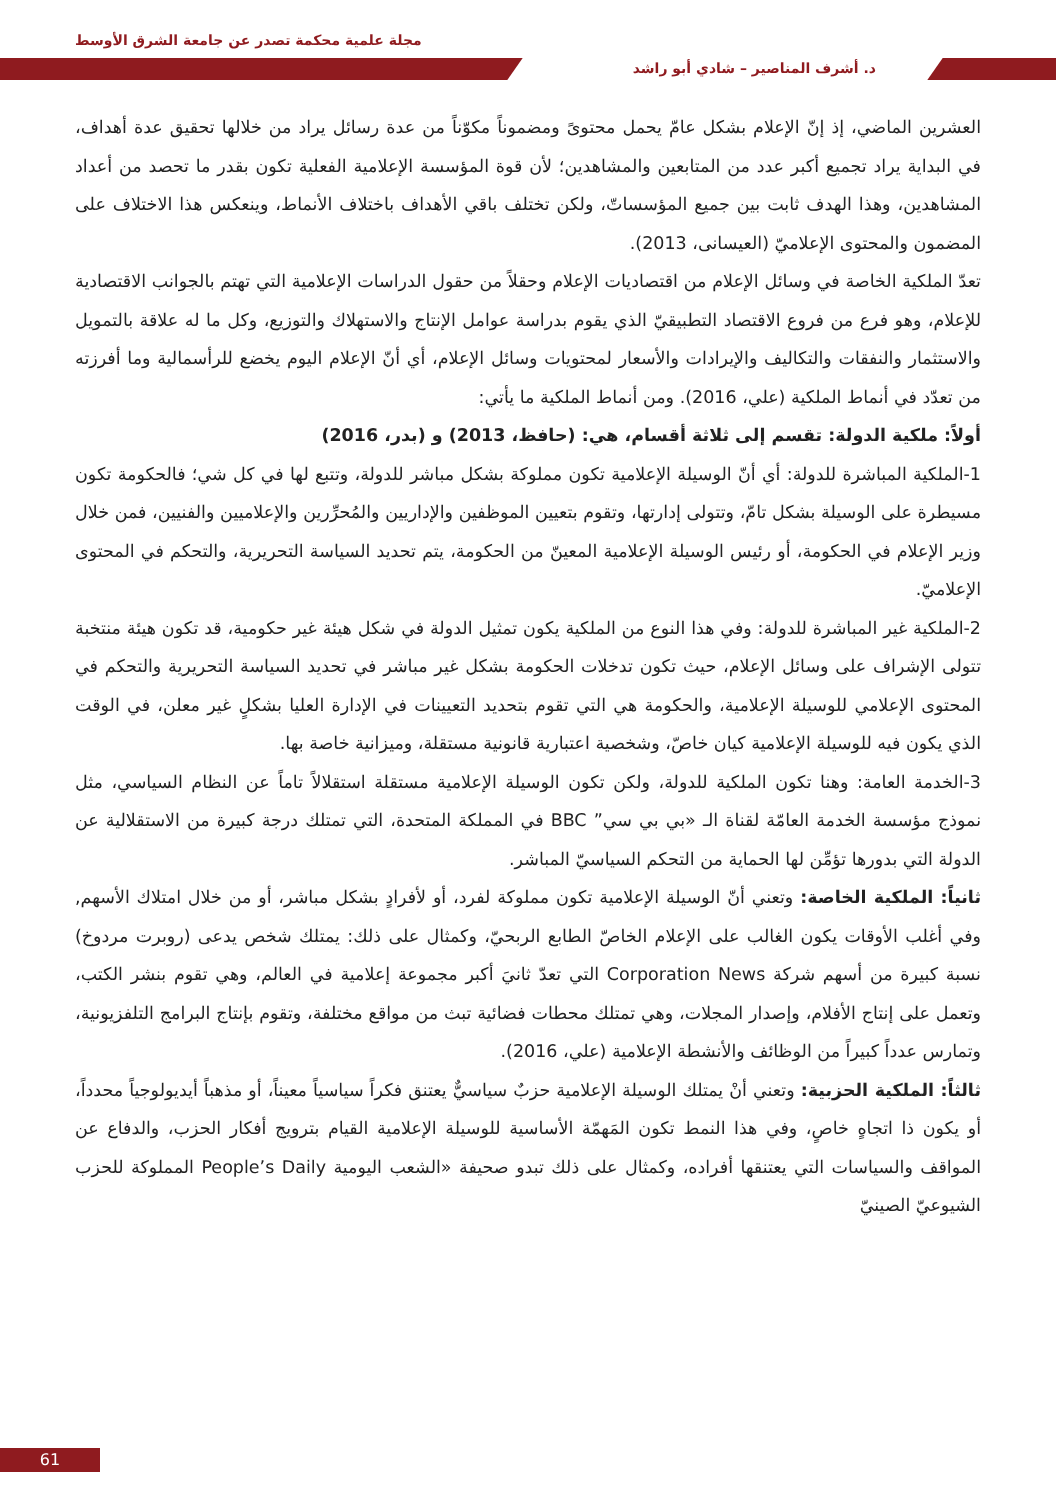مجلة علمية محكمة تصدر عن جامعة الشرق الأوسط
د. أشرف المناصير – شادي أبو راشد
العشرين الماضي، إذ إنّ الإعلام بشكل عامّ يحمل محتوىً ومضموناً مكوّناً من عدة رسائل يراد من خلالها تحقيق عدة أهداف، في البداية يراد تجميع أكبر عدد من المتابعين والمشاهدين؛ لأن قوة المؤسسة الإعلامية الفعلية تكون بقدر ما تحصد من أعداد المشاهدين، وهذا الهدف ثابت بين جميع المؤسساتّ، ولكن تختلف باقي الأهداف باختلاف الأنماط، وينعكس هذا الاختلاف على المضمون والمحتوى الإعلاميّ (العيسانى، 2013).
تعدّ الملكية الخاصة في وسائل الإعلام من اقتصاديات الإعلام وحقلاً من حقول الدراسات الإعلامية التي تهتم بالجوانب الاقتصادية للإعلام، وهو فرع من فروع الاقتصاد التطبيقيّ الذي يقوم بدراسة عوامل الإنتاج والاستهلاك والتوزيع، وكل ما له علاقة بالتمويل والاستثمار والنفقات والتكاليف والإيرادات والأسعار لمحتويات وسائل الإعلام، أي أنّ الإعلام اليوم يخضع للرأسمالية وما أفرزته من تعدّد في أنماط الملكية (علي، 2016). ومن أنماط الملكية ما يأتي:
أولاً: ملكية الدولة: تقسم إلى ثلاثة أقسام، هي: (حافظ، 2013) و (بدر، 2016)
1-الملكية المباشرة للدولة: أي أنّ الوسيلة الإعلامية تكون مملوكة بشكل مباشر للدولة، وتتبع لها في كل شي؛ فالحكومة تكون مسيطرة على الوسيلة بشكل تامّ، وتتولى إدارتها، وتقوم بتعيين الموظفين والإداريين والمُحرِّرين والإعلاميين والفنيين، فمن خلال وزير الإعلام في الحكومة، أو رئيس الوسيلة الإعلامية المعينّ من الحكومة، يتم تحديد السياسة التحريرية، والتحكم في المحتوى الإعلاميّ.
2-الملكية غير المباشرة للدولة: وفي هذا النوع من الملكية يكون تمثيل الدولة في شكل هيئة غير حكومية، قد تكون هيئة منتخبة تتولى الإشراف على وسائل الإعلام، حيث تكون تدخلات الحكومة بشكل غير مباشر في تحديد السياسة التحريرية والتحكم في المحتوى الإعلامي للوسيلة الإعلامية، والحكومة هي التي تقوم بتحديد التعيينات في الإدارة العليا بشكلٍ غير معلن، في الوقت الذي يكون فيه للوسيلة الإعلامية كيان خاصّ، وشخصية اعتبارية قانونية مستقلة، وميزانية خاصة بها.
3-الخدمة العامة: وهنا تكون الملكية للدولة، ولكن تكون الوسيلة الإعلامية مستقلة استقلالاً تاماً عن النظام السياسي، مثل نموذج مؤسسة الخدمة العامّة لقناة الـ «بي بي سي” BBC في المملكة المتحدة، التي تمتلك درجة كبيرة من الاستقلالية عن الدولة التي بدورها تؤمِّن لها الحماية من التحكم السياسيّ المباشر.
ثانياً: الملكية الخاصة: وتعني أنّ الوسيلة الإعلامية تكون مملوكة لفرد، أو لأفرادٍ بشكل مباشر، أو من خلال امتلاك الأسهم, وفي أغلب الأوقات يكون الغالب على الإعلام الخاصّ الطابع الربحيّ، وكمثال على ذلك: يمتلك شخص يدعى (روبرت مردوخ) نسبة كبيرة من أسهم شركة Corporation News التي تعدّ ثانيَ أكبر مجموعة إعلامية في العالم، وهي تقوم بنشر الكتب، وتعمل على إنتاج الأفلام، وإصدار المجلات، وهي تمتلك محطات فضائية تبث من مواقع مختلفة، وتقوم بإنتاج البرامج التلفزيونية، وتمارس عدداً كبيراً من الوظائف والأنشطة الإعلامية (علي، 2016).
ثالثاً: الملكية الحزبية: وتعني أنْ يمتلك الوسيلة الإعلامية حزبٌ سياسيٌّ يعتنق فكراً سياسياً معيناً، أو مذهباً أيديولوجياً محدداً، أو يكون ذا اتجاهٍ خاصٍ، وفي هذا النمط تكون المَهمّة الأساسية للوسيلة الإعلامية القيام بترويج أفكار الحزب، والدفاع عن المواقف والسياسات التي يعتنقها أفراده، وكمثال على ذلك تبدو صحيفة «الشعب اليومية People’s Daily المملوكة للحزب الشيوعيّ الصينيّ
61